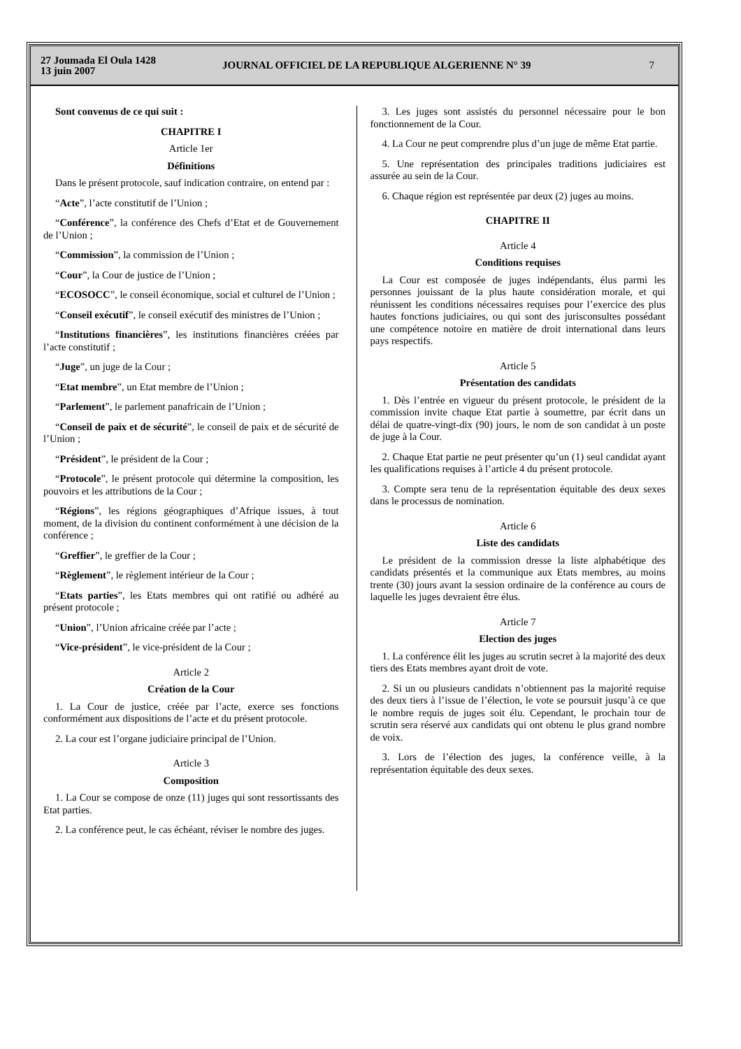27 Joumada El Oula 1428
13 juin 2007
JOURNAL OFFICIEL DE LA REPUBLIQUE ALGERIENNE N° 39
7
Sont convenus de ce qui suit :
CHAPITRE I
Article 1er
Définitions
Dans le présent protocole, sauf indication contraire, on entend par :
“Acte”, l’acte constitutif de l’Union ;
“Conférence”, la conférence des Chefs d’Etat et de Gouvernement de l’Union ;
“Commission”, la commission de l’Union ;
“Cour”, la Cour de justice de l’Union ;
“ECOSOCC”, le conseil économique, social et culturel de l’Union ;
“Conseil exécutif”, le conseil exécutif des ministres de l’Union ;
“Institutions financières”, les institutions financières créées par l’acte constitutif ;
“Juge”, un juge de la Cour ;
“Etat membre”, un Etat membre de l’Union ;
“Parlement”, le parlement panafricain de l’Union ;
“Conseil de paix et de sécurité”, le conseil de paix et de sécurité de l’Union ;
“Président”, le président de la Cour ;
“Protocole”, le présent protocole qui détermine la composition, les pouvoirs et les attributions de la Cour ;
“Régions”, les régions géographiques d’Afrique issues, à tout moment, de la division du continent conformément à une décision de la conférence ;
“Greffier”, le greffier de la Cour ;
“Règlement”, le règlement intérieur de la Cour ;
“Etats parties”, les Etats membres qui ont ratifié ou adhéré au présent protocole ;
“Union”, l’Union africaine créée par l’acte ;
“Vice-président”, le vice-président de la Cour ;
Article 2
Création de la Cour
1. La Cour de justice, créée par l’acte, exerce ses fonctions conformément aux dispositions de l’acte et du présent protocole.
2. La cour est l’organe judiciaire principal de l’Union.
Article 3
Composition
1. La Cour se compose de onze (11) juges qui sont ressortissants des Etat parties.
2. La conférence peut, le cas échéant, réviser le nombre des juges.
3. Les juges sont assistés du personnel nécessaire pour le bon fonctionnement de la Cour.
4. La Cour ne peut comprendre plus d’un juge de même Etat partie.
5. Une représentation des principales traditions judiciaires est assurée au sein de la Cour.
6. Chaque région est représentée par deux (2) juges au moins.
CHAPITRE II
Article 4
Conditions requises
La Cour est composée de juges indépendants, élus parmi les personnes jouissant de la plus haute considération morale, et qui réunissent les conditions nécessaires requises pour l’exercice des plus hautes fonctions judiciaires, ou qui sont des jurisconsultes possédant une compétence notoire en matière de droit international dans leurs pays respectifs.
Article 5
Présentation des candidats
1. Dès l’entrée en vigueur du présent protocole, le président de la commission invite chaque Etat partie à soumettre, par écrit dans un délai de quatre-vingt-dix (90) jours, le nom de son candidat à un poste de juge à la Cour.
2. Chaque Etat partie ne peut présenter qu’un (1) seul candidat ayant les qualifications requises à l’article 4 du présent protocole.
3. Compte sera tenu de la représentation équitable des deux sexes dans le processus de nomination.
Article 6
Liste des candidats
Le président de la commission dresse la liste alphabétique des candidats présentés et la communique aux Etats membres, au moins trente (30) jours avant la session ordinaire de la conférence au cours de laquelle les juges devraient être élus.
Article 7
Election des juges
1. La conférence élit les juges au scrutin secret à la majorité des deux tiers des Etats membres ayant droit de vote.
2. Si un ou plusieurs candidats n’obtiennent pas la majorité requise des deux tiers à l’issue de l’élection, le vote se poursuit jusqu’à ce que le nombre requis de juges soit élu. Cependant, le prochain tour de scrutin sera réservé aux candidats qui ont obtenu le plus grand nombre de voix.
3. Lors de l’élection des juges, la conférence veille, à la représentation équitable des deux sexes.